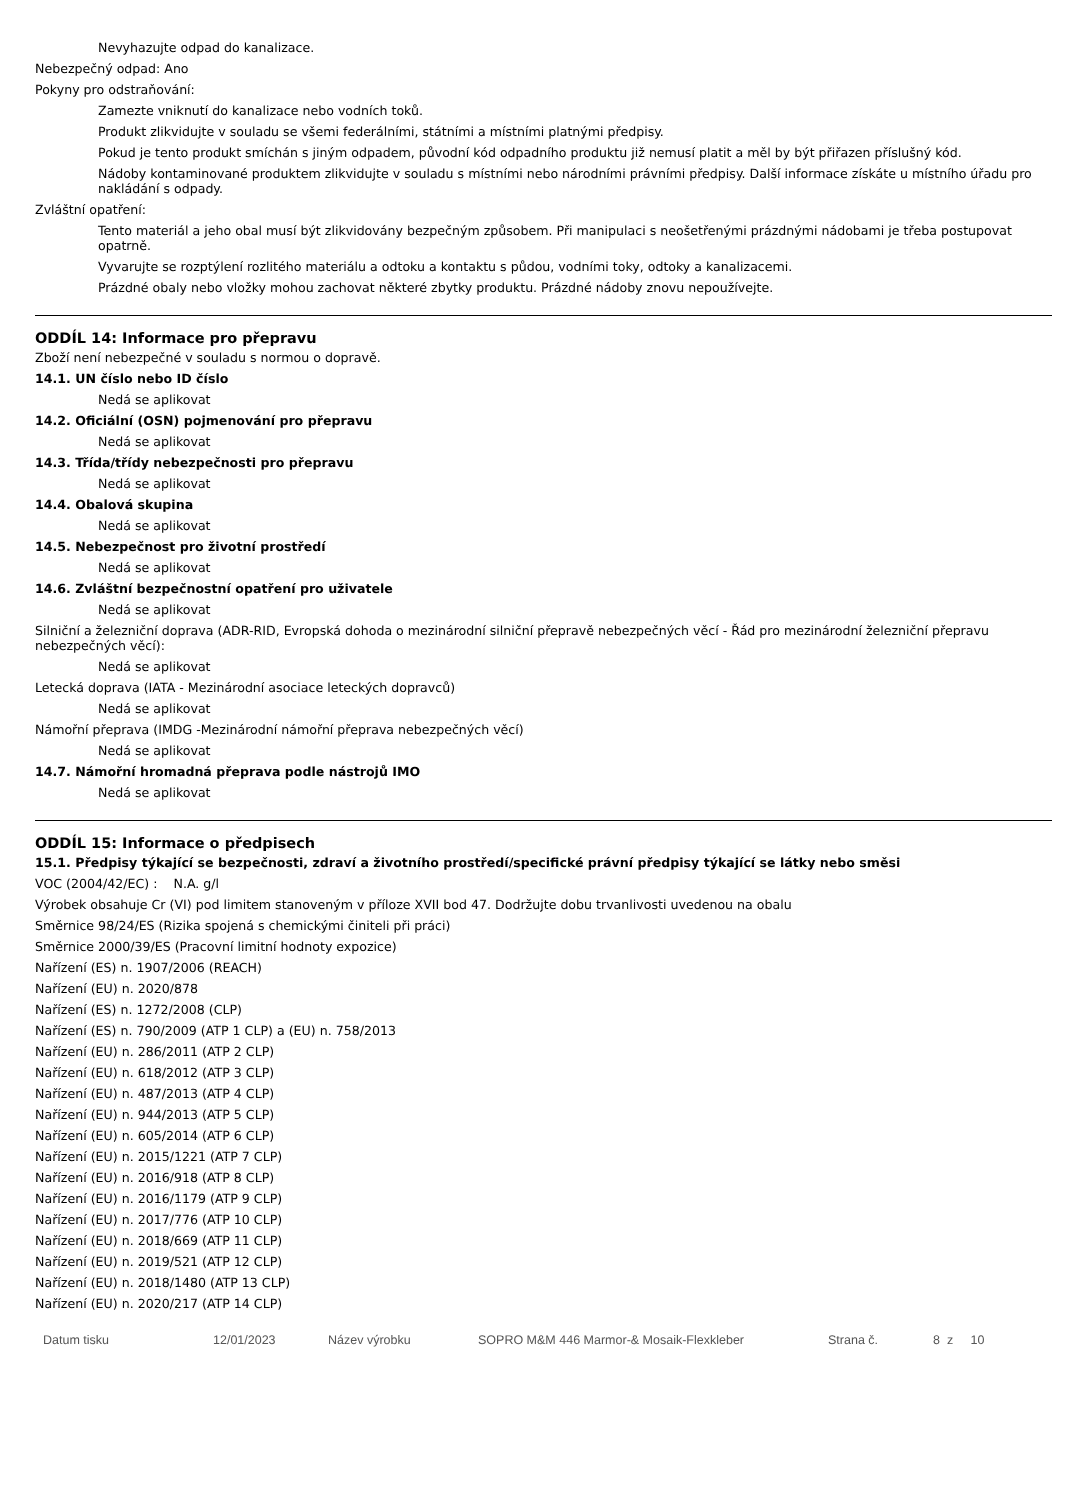Nevyhazujte odpad do kanalizace.
Nebezpečný odpad: Ano
Pokyny pro odstraňování:
Zamezte vniknutí do kanalizace nebo vodních toků.
Produkt zlikvidujte v souladu se všemi federálními, státními a místními platnými předpisy.
Pokud je tento produkt smíchán s jiným odpadem, původní kód odpadního produktu již nemusí platit a měl by být přiřazen příslušný kód.
Nádoby kontaminované produktem zlikvidujte v souladu s místními nebo národními právními předpisy. Další informace získáte u místního úřadu pro nakládání s odpady.
Zvláštní opatření:
Tento materiál a jeho obal musí být zlikvidovány bezpečným způsobem. Při manipulaci s neošetřenými prázdnými nádobami je třeba postupovat opatrně.
Vyvarujte se rozptýlení rozlitého materiálu a odtoku a kontaktu s půdou, vodními toky, odtoky a kanalizacemi.
Prázdné obaly nebo vložky mohou zachovat některé zbytky produktu. Prázdné nádoby znovu nepoužívejte.
ODDÍL 14: Informace pro přepravu
Zboží není nebezpečné v souladu s normou o dopravě.
14.1. UN číslo nebo ID číslo
Nedá se aplikovat
14.2. Oficiální (OSN) pojmenování pro přepravu
Nedá se aplikovat
14.3. Třída/třídy nebezpečnosti pro přepravu
Nedá se aplikovat
14.4. Obalová skupina
Nedá se aplikovat
14.5. Nebezpečnost pro životní prostředí
Nedá se aplikovat
14.6. Zvláštní bezpečnostní opatření pro uživatele
Nedá se aplikovat
Silniční a železniční doprava (ADR-RID, Evropská dohoda o mezinárodní silniční přepravě nebezpečných věcí - Řád pro mezinárodní železniční přepravu nebezpečných věcí):
Nedá se aplikovat
Letecká doprava (IATA - Mezinárodní asociace leteckých dopravců)
Nedá se aplikovat
Námořní přeprava (IMDG -Mezinárodní námořní přeprava nebezpečných věcí)
Nedá se aplikovat
14.7. Námořní hromadná přeprava podle nástrojů IMO
Nedá se aplikovat
ODDÍL 15: Informace o předpisech
15.1. Předpisy týkající se bezpečnosti, zdraví a životního prostředí/specifické právní předpisy týkající se látky nebo směsi
VOC (2004/42/EC) : N.A. g/l
Výrobek obsahuje Cr (VI) pod limitem stanoveným v příloze XVII bod 47. Dodržujte dobu trvanlivosti uvedenou na obalu
Směrnice 98/24/ES (Rizika spojená s chemickými činiteli při práci)
Směrnice 2000/39/ES (Pracovní limitní hodnoty expozice)
Nařízení (ES) n. 1907/2006 (REACH)
Nařízení (EU) n. 2020/878
Nařízení (ES) n. 1272/2008 (CLP)
Nařízení (ES) n. 790/2009 (ATP 1 CLP) a (EU) n. 758/2013
Nařízení (EU) n. 286/2011 (ATP 2 CLP)
Nařízení (EU) n. 618/2012 (ATP 3 CLP)
Nařízení (EU) n. 487/2013 (ATP 4 CLP)
Nařízení (EU) n. 944/2013 (ATP 5 CLP)
Nařízení (EU) n. 605/2014 (ATP 6 CLP)
Nařízení (EU) n. 2015/1221 (ATP 7 CLP)
Nařízení (EU) n. 2016/918 (ATP 8 CLP)
Nařízení (EU) n. 2016/1179 (ATP 9 CLP)
Nařízení (EU) n. 2017/776 (ATP 10 CLP)
Nařízení (EU) n. 2018/669 (ATP 11 CLP)
Nařízení (EU) n. 2019/521 (ATP 12 CLP)
Nařízení (EU) n. 2018/1480 (ATP 13 CLP)
Nařízení (EU) n. 2020/217 (ATP 14 CLP)
Datum tisku 12/01/2023 Název výrobku SOPRO M&M 446 Marmor-& Mosaik-Flexkleber Strana č. 8 z 10